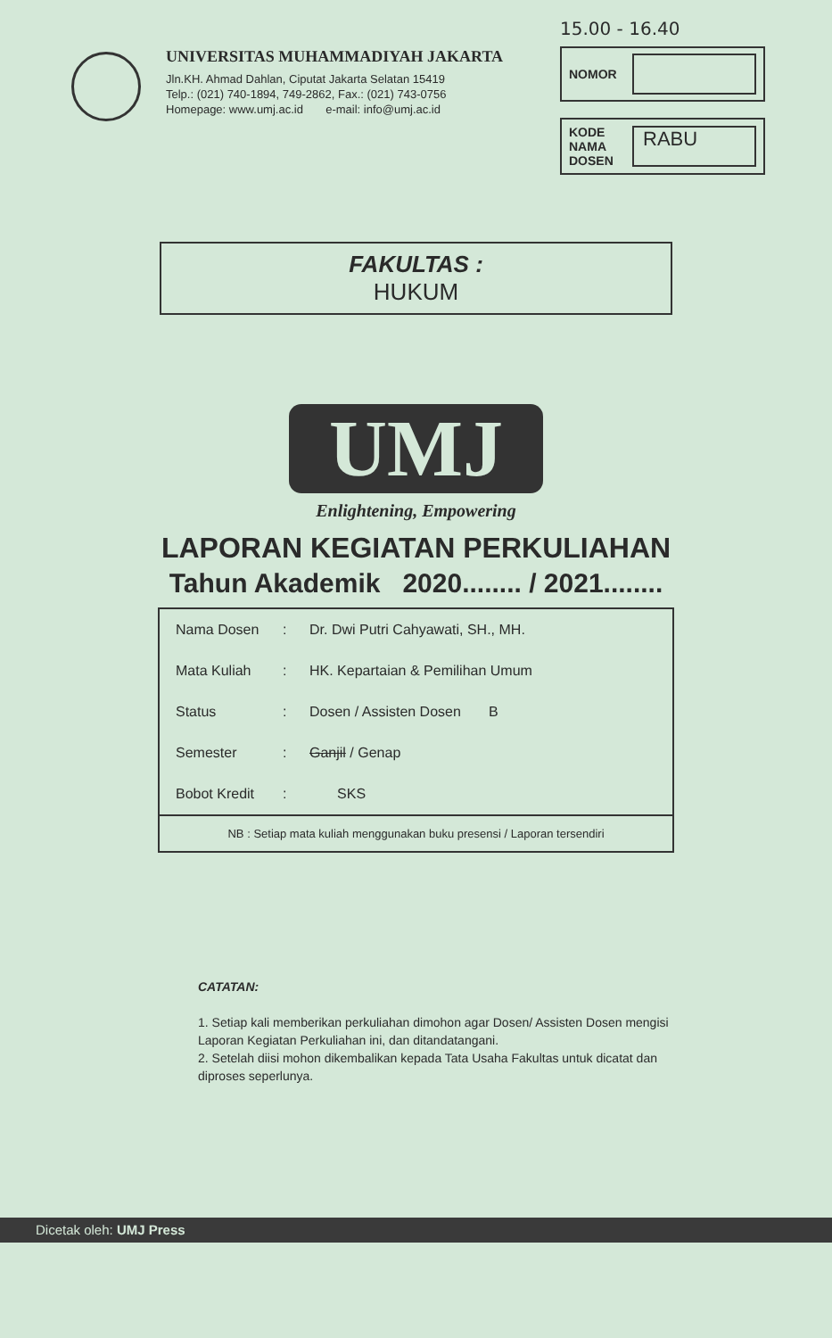UNIVERSITAS MUHAMMADIYAH JAKARTA
Jln.KH. Ahmad Dahlan, Ciputat Jakarta Selatan 15419
Telp.: (021) 740-1894, 749-2862, Fax.: (021) 743-0756
Homepage: www.umj.ac.id e-mail: info@umj.ac.id
15.00 - 16.40
NOMOR
KODE
NAMA
DOSEN
RABU
FAKULTAS :
HUKUM
UMJ
Enlightening, Empowering
LAPORAN KEGIATAN PERKULIAHAN
Tahun Akademik 2020........ / 2021........
Nama Dosen: Dr. Dwi Putri Cahyawati, SH., MH.
Mata Kuliah: HK. Kepartaian & Pemilihan Umum
Status: Dosen / Assisten Dosen B
Semester: Ganjil / Genap
Bobot Kredit: SKS
NB : Setiap mata kuliah menggunakan buku presensi / Laporan tersendiri
CATATAN:
1. Setiap kali memberikan perkuliahan dimohon agar Dosen/ Assisten Dosen mengisi Laporan Kegiatan Perkuliahan ini, dan ditandatangani.
2. Setelah diisi mohon dikembalikan kepada Tata Usaha Fakultas untuk dicatat dan diproses seperlunya.
Dicetak oleh: UMJ Press